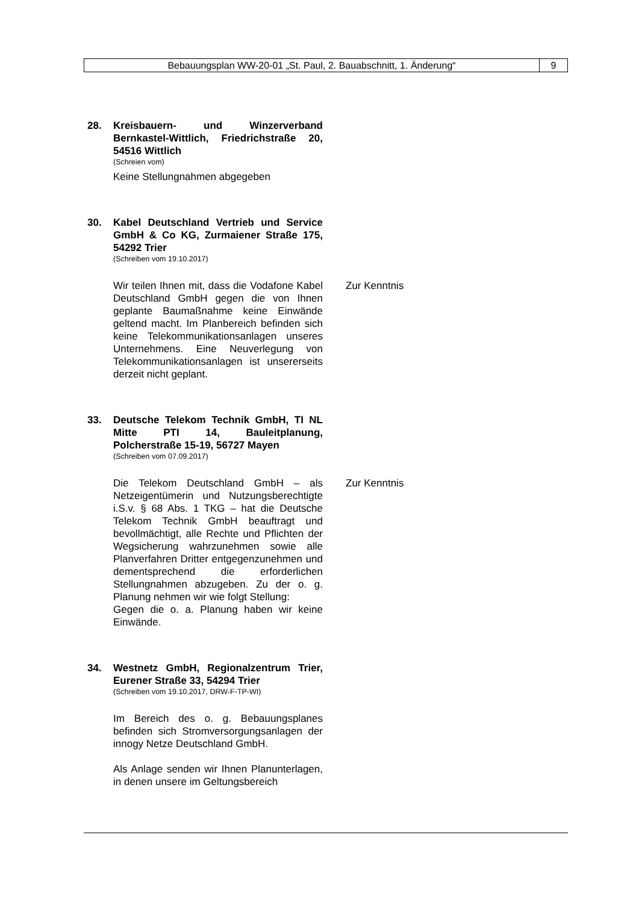Bebauungsplan WW-20-01 „St. Paul, 2. Bauabschnitt, 1. Änderung“
9
28. Kreisbauern- und Winzerverband Bernkastel-Wittlich, Friedrichstraße 20, 54516 Wittlich
(Schreien vom)
Keine Stellungnahmen abgegeben
30. Kabel Deutschland Vertrieb und Service GmbH & Co KG, Zurmaiener Straße 175, 54292 Trier
(Schreiben vom 19.10.2017)
Wir teilen Ihnen mit, dass die Vodafone Kabel Deutschland GmbH gegen die von Ihnen geplante Baumaßnahme keine Einwände geltend macht. Im Planbereich befinden sich keine Telekommunikationsanlagen unseres Unternehmens. Eine Neuverlegung von Telekommunikationsanlagen ist unsererseits derzeit nicht geplant.
Zur Kenntnis
33. Deutsche Telekom Technik GmbH, TI NL Mitte PTI 14, Bauleitplanung, Polcherstraße 15-19, 56727 Mayen
(Schreiben vom 07.09.2017)
Die Telekom Deutschland GmbH – als Netzeigentümerin und Nutzungsberechtigte i.S.v. § 68 Abs. 1 TKG – hat die Deutsche Telekom Technik GmbH beauftragt und bevollmächtigt, alle Rechte und Pflichten der Wegsicherung wahrzunehmen sowie alle Planverfahren Dritter entgegenzunehmen und dementsprechend die erforderlichen Stellungnahmen abzugeben. Zu der o. g. Planung nehmen wir wie folgt Stellung:
Gegen die o. a. Planung haben wir keine Einwände.
Zur Kenntnis
34. Westnetz GmbH, Regionalzentrum Trier, Eurener Straße 33, 54294 Trier
(Schreiben vom 19.10.2017, DRW-F-TP-WI)
Im Bereich des o. g. Bebauungsplanes befinden sich Stromversorgungsanlagen der innogy Netze Deutschland GmbH.
Als Anlage senden wir Ihnen Planunterlagen, in denen unsere im Geltungsbereich